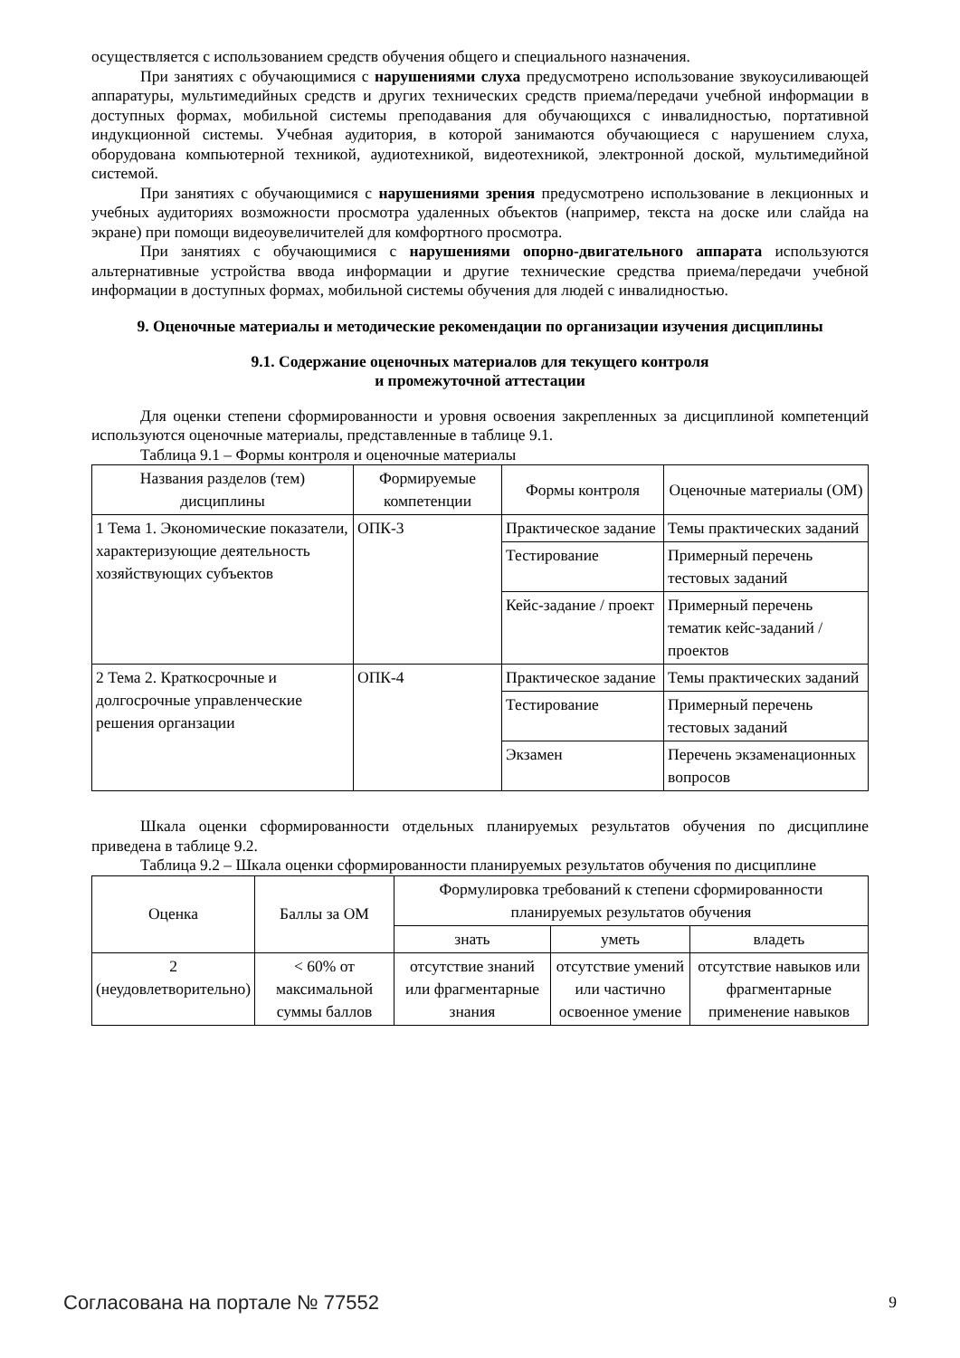осуществляется с использованием средств обучения общего и специального назначения.
При занятиях с обучающимися с нарушениями слуха предусмотрено использование звукоусиливающей аппаратуры, мультимедийных средств и других технических средств приема/передачи учебной информации в доступных формах, мобильной системы преподавания для обучающихся с инвалидностью, портативной индукционной системы. Учебная аудитория, в которой занимаются обучающиеся с нарушением слуха, оборудована компьютерной техникой, аудиотехникой, видеотехникой, электронной доской, мультимедийной системой.
При занятиях с обучающимися с нарушениями зрения предусмотрено использование в лекционных и учебных аудиториях возможности просмотра удаленных объектов (например, текста на доске или слайда на экране) при помощи видеоувеличителей для комфортного просмотра.
При занятиях с обучающимися с нарушениями опорно-двигательного аппарата используются альтернативные устройства ввода информации и другие технические средства приема/передачи учебной информации в доступных формах, мобильной системы обучения для людей с инвалидностью.
9. Оценочные материалы и методические рекомендации по организации изучения дисциплины
9.1. Содержание оценочных материалов для текущего контроля
и промежуточной аттестации
Для оценки степени сформированности и уровня освоения закрепленных за дисциплиной компетенций используются оценочные материалы, представленные в таблице 9.1.
Таблица 9.1 – Формы контроля и оценочные материалы
| Названия разделов (тем) дисциплины | Формируемые компетенции | Формы контроля | Оценочные материалы (ОМ) |
| --- | --- | --- | --- |
| 1 Тема 1. Экономические показатели, характеризующие деятельность хозяйствующих субъектов | ОПК-3 | Практическое задание | Темы практических заданий |
| | | Тестирование | Примерный перечень тестовых заданий |
| | | Кейс-задание / проект | Примерный перечень тематик кейс-заданий / проектов |
| 2 Тема 2. Краткосрочные и долгосрочные управленческие решения органзации | ОПК-4 | Практическое задание | Темы практических заданий |
| | | Тестирование | Примерный перечень тестовых заданий |
| | | Экзамен | Перечень экзаменационных вопросов |
Шкала оценки сформированности отдельных планируемых результатов обучения по дисциплине приведена в таблице 9.2.
Таблица 9.2 – Шкала оценки сформированности планируемых результатов обучения по дисциплине
| Оценка | Баллы за ОМ | Формулировка требований к степени сформированности планируемых результатов обучения | | |
| --- | --- | --- | --- | --- |
| | | знать | уметь | владеть |
| 2 (неудовлетворительно) | < 60% от максимальной суммы баллов | отсутствие знаний или фрагментарные знания | отсутствие умений или частично освоенное умение | отсутствие навыков или фрагментарные применение навыков |
Согласована на портале № 77552 9